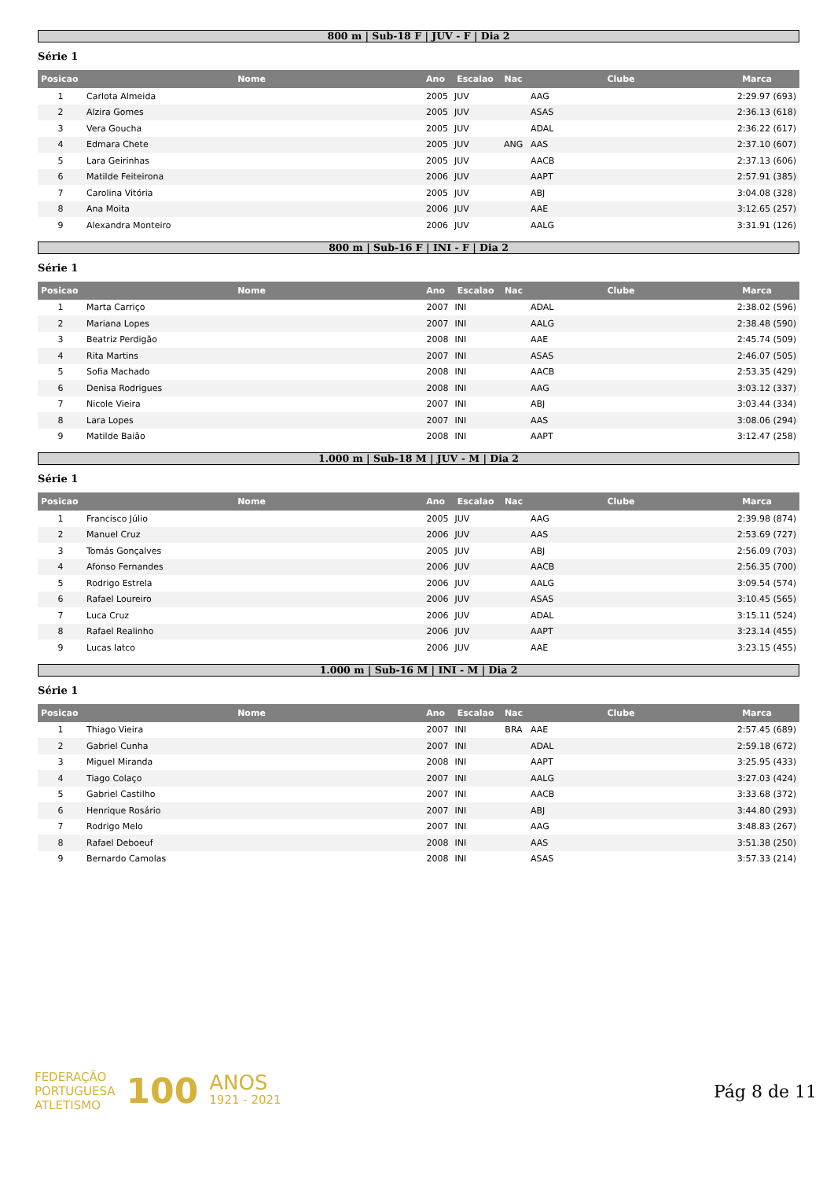800 m | Sub-18 F | JUV - F | Dia 2
Série 1
| Posicao | Nome | Ano | Escalao | Nac | Clube | Marca |
| --- | --- | --- | --- | --- | --- | --- |
| 1 | Carlota Almeida | 2005 | JUV | | AAG | 2:29.97 (693) |
| 2 | Alzira Gomes | 2005 | JUV | | ASAS | 2:36.13 (618) |
| 3 | Vera Goucha | 2005 | JUV | | ADAL | 2:36.22 (617) |
| 4 | Edmara Chete | 2005 | JUV | ANG | AAS | 2:37.10 (607) |
| 5 | Lara Geirinhas | 2005 | JUV | | AACB | 2:37.13 (606) |
| 6 | Matilde Feiteirona | 2006 | JUV | | AAPT | 2:57.91 (385) |
| 7 | Carolina Vitória | 2005 | JUV | | ABJ | 3:04.08 (328) |
| 8 | Ana Moita | 2006 | JUV | | AAE | 3:12.65 (257) |
| 9 | Alexandra Monteiro | 2006 | JUV | | AALG | 3:31.91 (126) |
800 m | Sub-16 F | INI - F | Dia 2
Série 1
| Posicao | Nome | Ano | Escalao | Nac | Clube | Marca |
| --- | --- | --- | --- | --- | --- | --- |
| 1 | Marta Carriço | 2007 | INI | | ADAL | 2:38.02 (596) |
| 2 | Mariana Lopes | 2007 | INI | | AALG | 2:38.48 (590) |
| 3 | Beatriz Perdigão | 2008 | INI | | AAE | 2:45.74 (509) |
| 4 | Rita Martins | 2007 | INI | | ASAS | 2:46.07 (505) |
| 5 | Sofia Machado | 2008 | INI | | AACB | 2:53.35 (429) |
| 6 | Denisa Rodrigues | 2008 | INI | | AAG | 3:03.12 (337) |
| 7 | Nicole Vieira | 2007 | INI | | ABJ | 3:03.44 (334) |
| 8 | Lara Lopes | 2007 | INI | | AAS | 3:08.06 (294) |
| 9 | Matilde Baião | 2008 | INI | | AAPT | 3:12.47 (258) |
1.000 m | Sub-18 M | JUV - M | Dia 2
Série 1
| Posicao | Nome | Ano | Escalao | Nac | Clube | Marca |
| --- | --- | --- | --- | --- | --- | --- |
| 1 | Francisco Júlio | 2005 | JUV | | AAG | 2:39.98 (874) |
| 2 | Manuel Cruz | 2006 | JUV | | AAS | 2:53.69 (727) |
| 3 | Tomás Gonçalves | 2005 | JUV | | ABJ | 2:56.09 (703) |
| 4 | Afonso Fernandes | 2006 | JUV | | AACB | 2:56.35 (700) |
| 5 | Rodrigo Estrela | 2006 | JUV | | AALG | 3:09.54 (574) |
| 6 | Rafael Loureiro | 2006 | JUV | | ASAS | 3:10.45 (565) |
| 7 | Luca Cruz | 2006 | JUV | | ADAL | 3:15.11 (524) |
| 8 | Rafael Realinho | 2006 | JUV | | AAPT | 3:23.14 (455) |
| 9 | Lucas Iatco | 2006 | JUV | | AAE | 3:23.15 (455) |
1.000 m | Sub-16 M | INI - M | Dia 2
Série 1
| Posicao | Nome | Ano | Escalao | Nac | Clube | Marca |
| --- | --- | --- | --- | --- | --- | --- |
| 1 | Thiago Vieira | 2007 | INI | BRA | AAE | 2:57.45 (689) |
| 2 | Gabriel Cunha | 2007 | INI | | ADAL | 2:59.18 (672) |
| 3 | Miguel Miranda | 2008 | INI | | AAPT | 3:25.95 (433) |
| 4 | Tiago Colaço | 2007 | INI | | AALG | 3:27.03 (424) |
| 5 | Gabriel Castilho | 2007 | INI | | AACB | 3:33.68 (372) |
| 6 | Henrique Rosário | 2007 | INI | | ABJ | 3:44.80 (293) |
| 7 | Rodrigo Melo | 2007 | INI | | AAG | 3:48.83 (267) |
| 8 | Rafael Deboeuf | 2008 | INI | | AAS | 3:51.38 (250) |
| 9 | Bernardo Camolas | 2008 | INI | | ASAS | 3:57.33 (214) |
FEDERAÇÃO
PORTUGUESA
ATLETISMO
100
ANOS
1921 - 2021
Pág 8 de 11